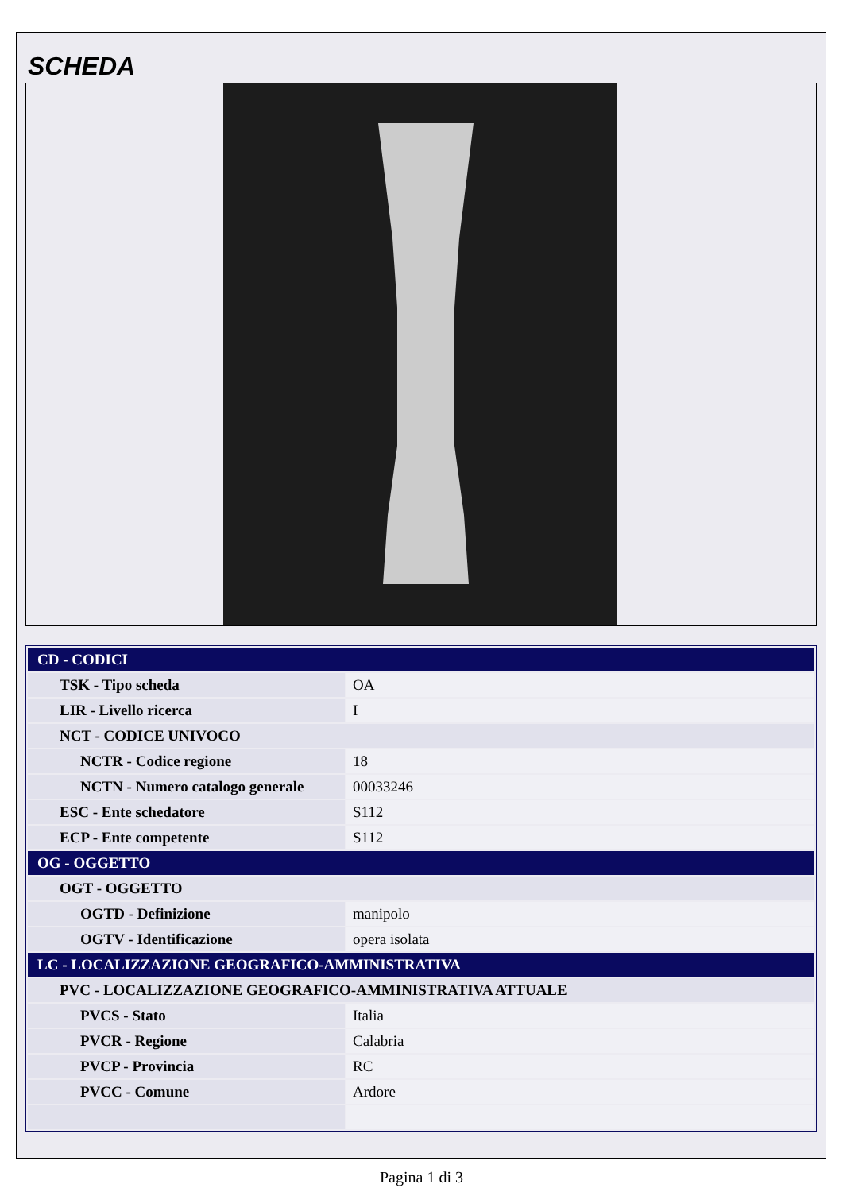SCHEDA
| CD - CODICI | |
| TSK - Tipo scheda | OA |
| LIR - Livello ricerca | I |
| NCT - CODICE UNIVOCO | |
| NCTR - Codice regione | 18 |
| NCTN - Numero catalogo generale | 00033246 |
| ESC - Ente schedatore | S112 |
| ECP - Ente competente | S112 |
| OG - OGGETTO | |
| OGT - OGGETTO | |
| OGTD - Definizione | manipolo |
| OGTV - Identificazione | opera isolata |
| LC - LOCALIZZAZIONE GEOGRAFICO-AMMINISTRATIVA | |
| PVC - LOCALIZZAZIONE GEOGRAFICO-AMMINISTRATIVA ATTUALE | |
| PVCS - Stato | Italia |
| PVCR - Regione | Calabria |
| PVCP - Provincia | RC |
| PVCC - Comune | Ardore |
Pagina 1 di 3